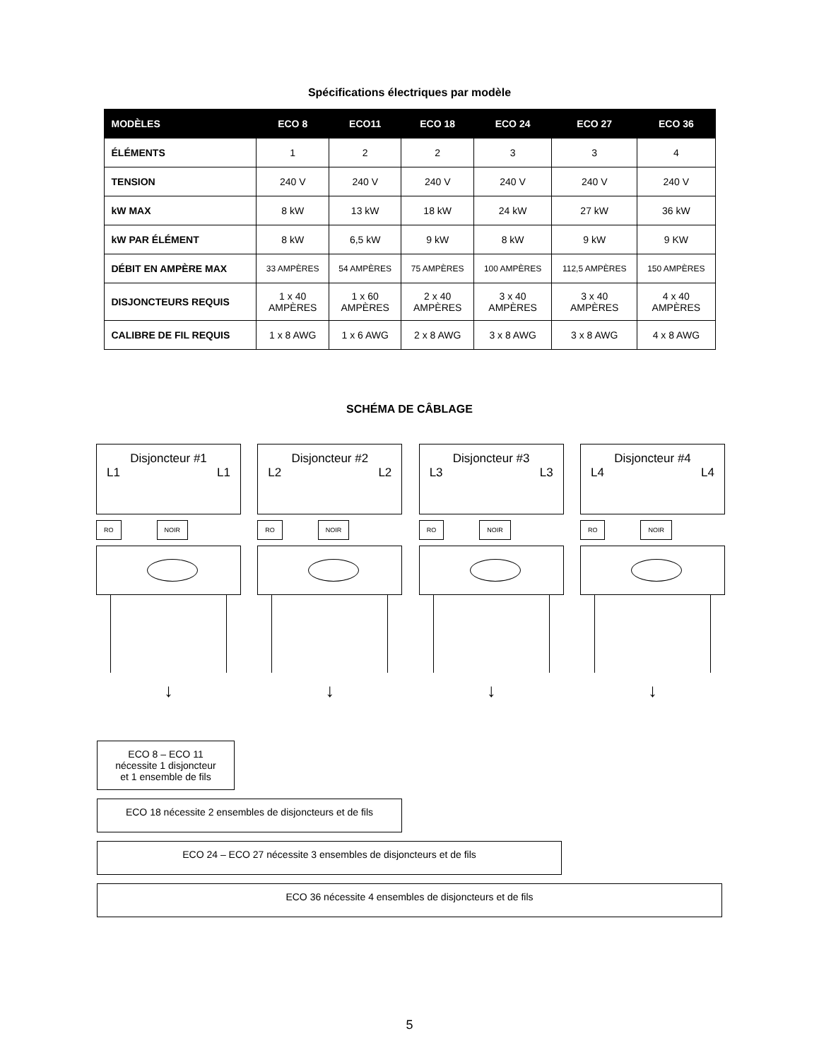Spécifications électriques par modèle
| MODÈLES | ECO 8 | ECO11 | ECO 18 | ECO 24 | ECO 27 | ECO 36 |
| --- | --- | --- | --- | --- | --- | --- |
| ÉLÉMENTS | 1 | 2 | 2 | 3 | 3 | 4 |
| TENSION | 240 V | 240 V | 240 V | 240 V | 240 V | 240 V |
| kW MAX | 8 kW | 13 kW | 18 kW | 24 kW | 27 kW | 36 kW |
| kW PAR ÉLÉMENT | 8 kW | 6,5 kW | 9 kW | 8 kW | 9 kW | 9 KW |
| DÉBIT EN AMPÈRE MAX | 33 AMPÈRES | 54 AMPÈRES | 75 AMPÈRES | 100 AMPÈRES | 112,5 AMPÈRES | 150 AMPÈRES |
| DISJONCTEURS REQUIS | 1 x 40 AMPÈRES | 1 x 60 AMPÈRES | 2 x 40 AMPÈRES | 3 x 40 AMPÈRES | 3 x 40 AMPÈRES | 4 x 40 AMPÈRES |
| CALIBRE DE FIL REQUIS | 1 x 8 AWG | 1 x 6 AWG | 2 x 8 AWG | 3 x 8 AWG | 3 x 8 AWG | 4 x 8 AWG |
SCHÉMA DE CÂBLAGE
Disjoncteur #1
L1 L1
RO NOIR
↓
Disjoncteur #2
L2 L2
RO NOIR
↓
Disjoncteur #3
L3 L3
RO NOIR
↓
Disjoncteur #4
L4 L4
RO NOIR
↓
ECO 8 – ECO 11
nécessite 1 disjoncteur
et 1 ensemble de fils
ECO 18 nécessite 2 ensembles de disjoncteurs et de fils
ECO 24 – ECO 27 nécessite 3 ensembles de disjoncteurs et de fils
ECO 36 nécessite 4 ensembles de disjoncteurs et de fils
5